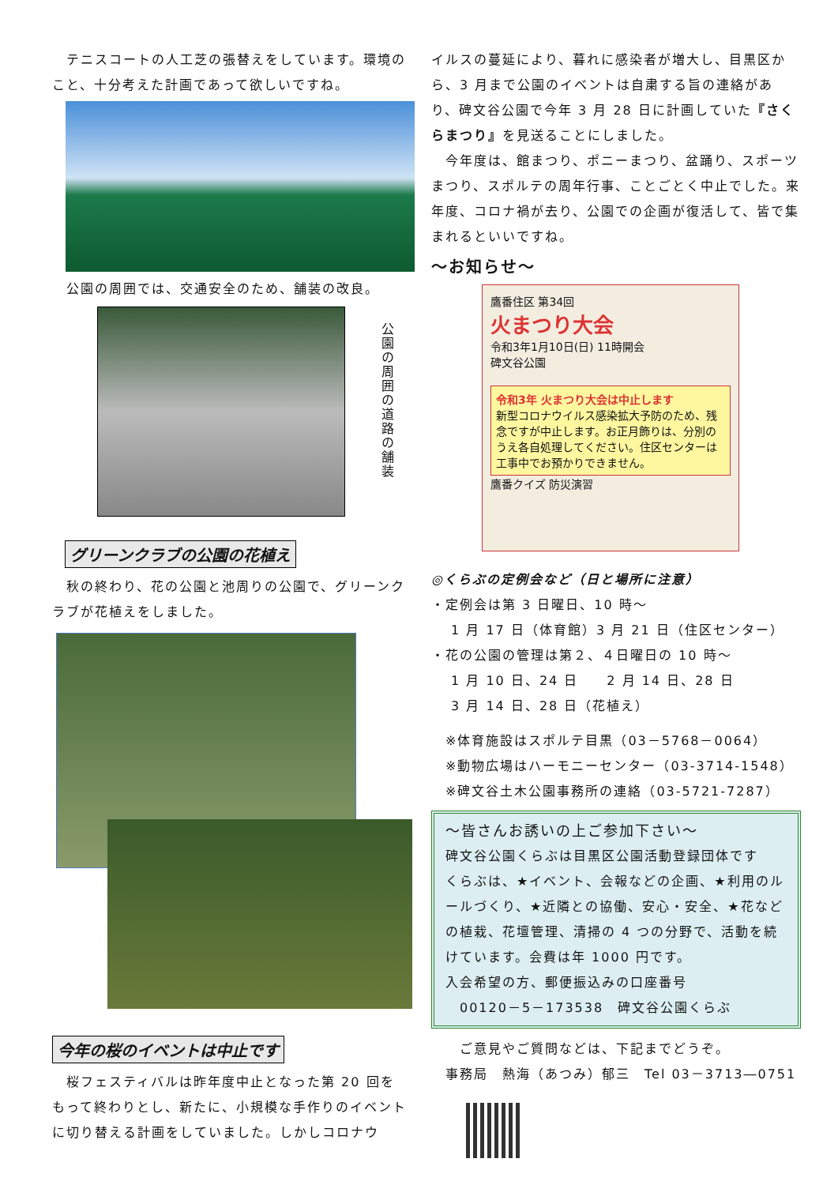テニスコートの人工芝の張替えをしています。環境のこと、十分考えた計画であって欲しいですね。
　公園の周囲では、交通安全のため、舗装の改良。
公園の周囲の道路の舗装
グリーンクラブの公園の花植え
　秋の終わり、花の公園と池周りの公園で、グリーンクラブが花植えをしました。
今年の桜のイベントは中止です
　桜フェスティバルは昨年度中止となった第 20 回をもって終わりとし、新たに、小規模な手作りのイベントに切り替える計画をしていました。しかしコロナウ
イルスの蔓延により、暮れに感染者が増大し、目黒区から、3 月まで公園のイベントは自粛する旨の連絡があり、碑文谷公園で今年 3 月 28 日に計画していた『さくらまつり』を見送ることにしました。
　今年度は、館まつり、ポニーまつり、盆踊り、スポーツまつり、スポルテの周年行事、ことごとく中止でした。来年度、コロナ禍が去り、公園での企画が復活して、皆で集まれるといいですね。
～お知らせ～
鷹番住区 第34回
火まつり大会
令和3年1月10日(日) 11時開会
碑文谷公園
令和3年 火まつり大会は中止します
新型コロナウイルス感染拡大予防のため、残念ですが中止します。お正月飾りは、分別のうえ各自処理してください。住区センターは工事中でお預かりできません。
鷹番クイズ 防災演習
◎くらぶの定例会など（日と場所に注意）
・定例会は第 3 日曜日、10 時～
　 1 月 17 日（体育館）3 月 21 日（住区センター）
・花の公園の管理は第２、４日曜日の 10 時～
　 1 月 10 日、24 日　　2 月 14 日、28 日
　 3 月 14 日、28 日（花植え）
　※体育施設はスポルテ目黒（03－5768－0064）
　※動物広場はハーモニーセンター（03-3714-1548）
　※碑文谷土木公園事務所の連絡（03-5721-7287）
～皆さんお誘いの上ご参加下さい～
碑文谷公園くらぶは目黒区公園活動登録団体です
くらぶは、★イベント、会報などの企画、★利用のルールづくり、★近隣との協働、安心・安全、★花などの植栽、花壇管理、清掃の 4 つの分野で、活動を続けています。会費は年 1000 円です。
入会希望の方、郵便振込みの口座番号
　00120－5－173538　碑文谷公園くらぶ
　　ご意見やご質問などは、下記までどうぞ。
　事務局　熱海（あつみ）郁三　Tel 03－3713―0751